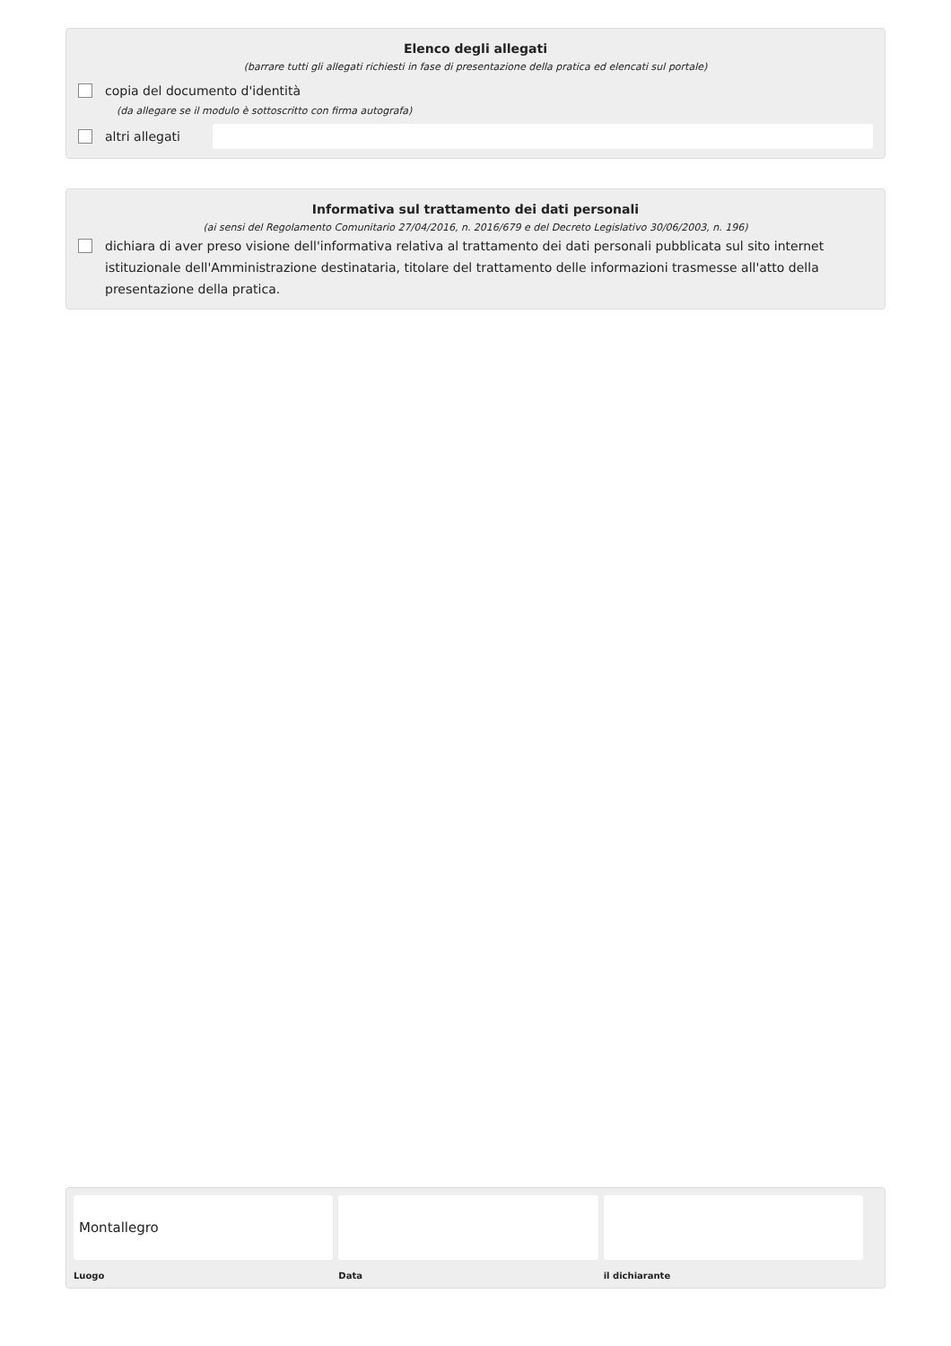Elenco degli allegati
(barrare tutti gli allegati richiesti in fase di presentazione della pratica ed elencati sul portale)
copia del documento d'identità
(da allegare se il modulo è sottoscritto con firma autografa)
altri allegati
Informativa sul trattamento dei dati personali
(ai sensi del Regolamento Comunitario 27/04/2016, n. 2016/679 e del Decreto Legislativo 30/06/2003, n. 196)
dichiara di aver preso visione dell'informativa relativa al trattamento dei dati personali pubblicata sul sito internet istituzionale dell'Amministrazione destinataria, titolare del trattamento delle informazioni trasmesse all'atto della presentazione della pratica.
Montallegro
Luogo
Data il dichiarante